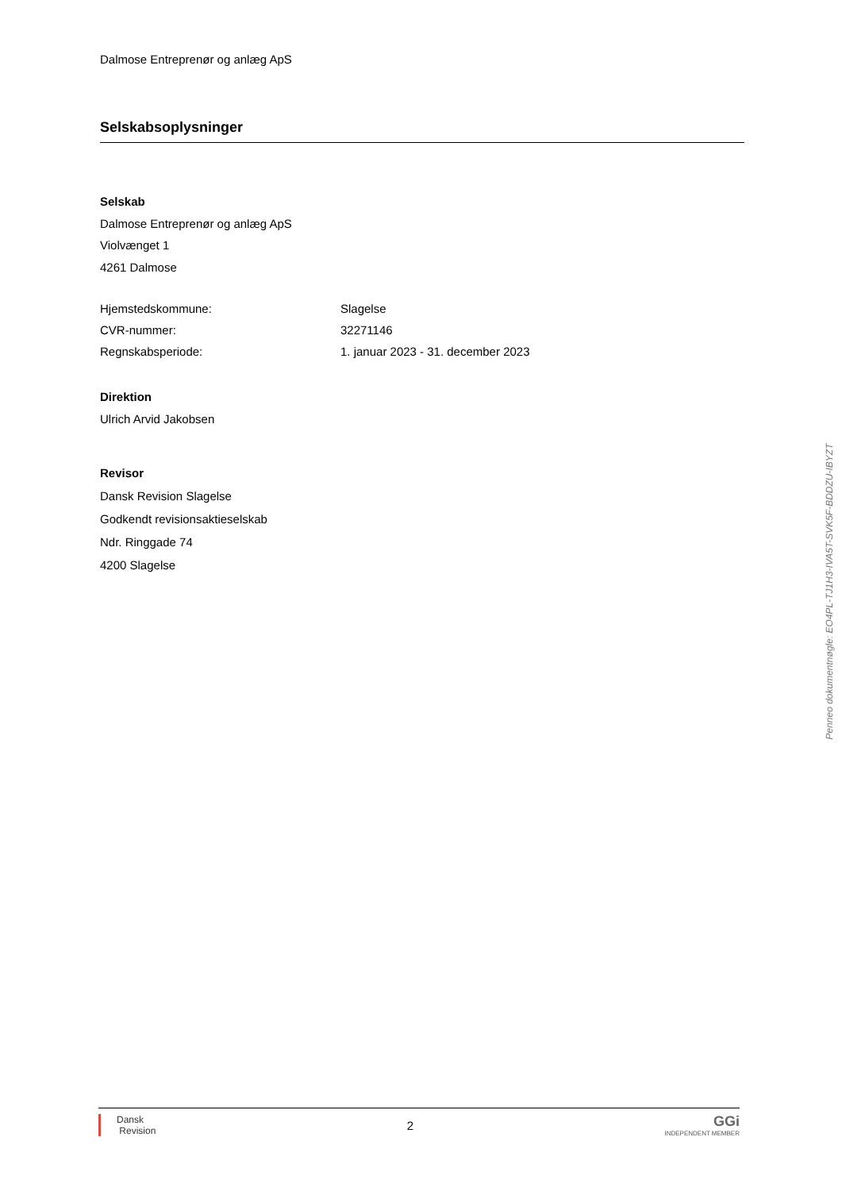Dalmose Entreprenør og anlæg ApS
Selskabsoplysninger
Selskab
Dalmose Entreprenør og anlæg ApS
Violvænget 1
4261 Dalmose
| Hjemstedskommune: | Slagelse |
| CVR-nummer: | 32271146 |
| Regnskabsperiode: | 1. januar 2023 - 31. december 2023 |
Direktion
Ulrich Arvid Jakobsen
Revisor
Dansk Revision Slagelse
Godkendt revisionsaktieselskab
Ndr. Ringgade 74
4200 Slagelse
Penneo dokumentnøgle: EO4PL-TJ1H3-IVA5T-SVK5F-BDDZU-IBYZT
Dansk
Revision
2
GGi
INDEPENDENT MEMBER